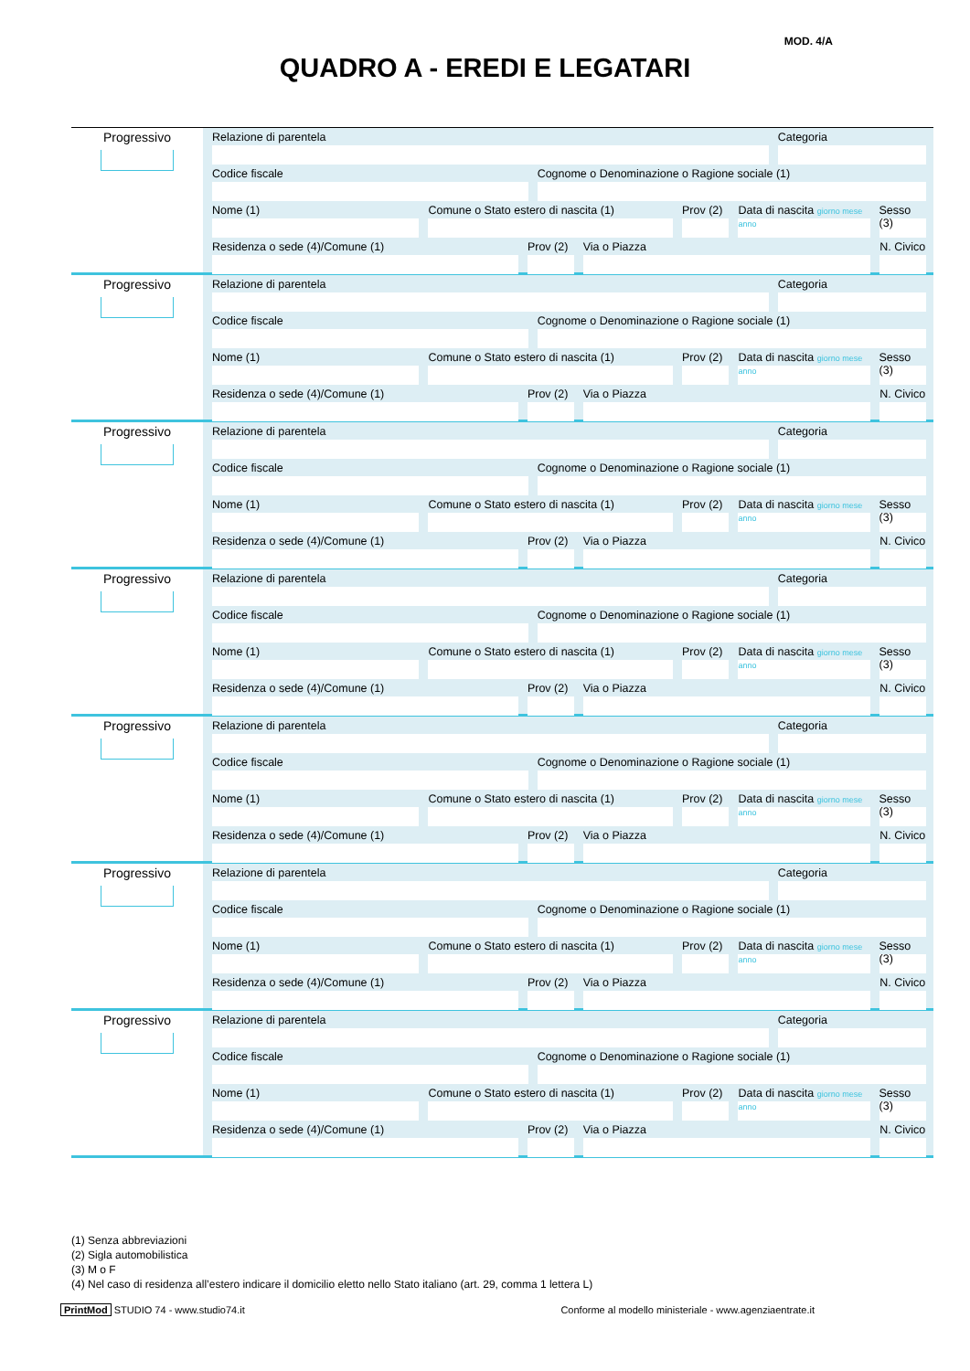MOD. 4/A
QUADRO A - EREDI E LEGATARI
Progressivo
Relazione di parentela Categoria
Codice fiscale Cognome o Denominazione o Ragione sociale (1)
Nome (1) Comune o Stato estero di nascita (1)
Prov (2) Data di nascita giorno mese anno
Sesso (3)
Residenza o sede (4)/Comune (1)
Prov (2) Via o Piazza N. Civico
Progressivo
Relazione di parentela Categoria
Codice fiscale Cognome o Denominazione o Ragione sociale (1)
Nome (1) Comune o Stato estero di nascita (1)
Prov (2) Data di nascita giorno mese anno
Sesso (3)
Residenza o sede (4)/Comune (1)
Prov (2) Via o Piazza N. Civico
Progressivo
Relazione di parentela Categoria
Codice fiscale Cognome o Denominazione o Ragione sociale (1)
Nome (1) Comune o Stato estero di nascita (1)
Prov (2) Data di nascita giorno mese anno
Sesso (3)
Residenza o sede (4)/Comune (1)
Prov (2) Via o Piazza N. Civico
Progressivo
Relazione di parentela Categoria
Codice fiscale Cognome o Denominazione o Ragione sociale (1)
Nome (1) Comune o Stato estero di nascita (1)
Prov (2) Data di nascita giorno mese anno
Sesso (3)
Residenza o sede (4)/Comune (1)
Prov (2) Via o Piazza N. Civico
Progressivo
Relazione di parentela Categoria
Codice fiscale Cognome o Denominazione o Ragione sociale (1)
Nome (1) Comune o Stato estero di nascita (1)
Prov (2) Data di nascita giorno mese anno
Sesso (3)
Residenza o sede (4)/Comune (1)
Prov (2) Via o Piazza N. Civico
Progressivo
Relazione di parentela Categoria
Codice fiscale Cognome o Denominazione o Ragione sociale (1)
Nome (1) Comune o Stato estero di nascita (1)
Prov (2) Data di nascita giorno mese anno
Sesso (3)
Residenza o sede (4)/Comune (1)
Prov (2) Via o Piazza N. Civico
Progressivo
Relazione di parentela Categoria
Codice fiscale Cognome o Denominazione o Ragione sociale (1)
Nome (1) Comune o Stato estero di nascita (1)
Prov (2) Data di nascita giorno mese anno
Sesso (3)
Residenza o sede (4)/Comune (1)
Prov (2) Via o Piazza N. Civico
(1) Senza abbreviazioni
(2) Sigla automobilistica
(3) M o F
(4) Nel caso di residenza all’estero indicare il domicilio eletto nello Stato italiano (art. 29, comma 1 lettera L)
PrintMod STUDIO 74 - www.studio74.it Conforme al modello ministeriale - www.agenziaentrate.it